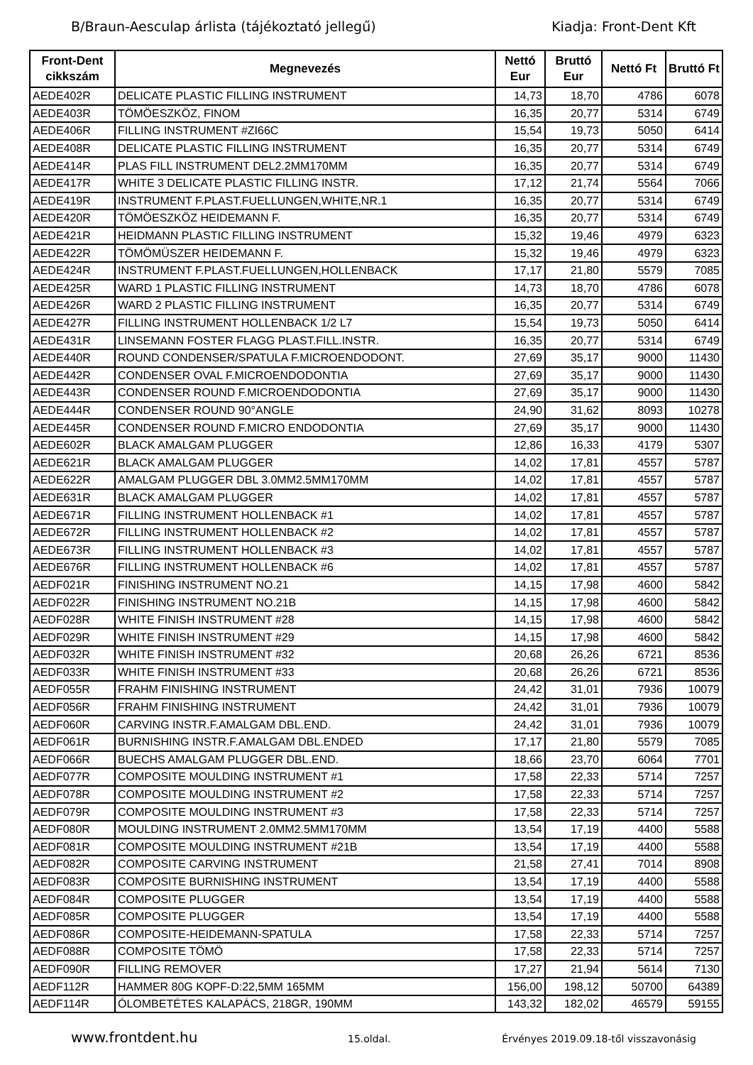B/Braun-Aesculap árlista (tájékoztató jellegű) Kiadja: Front-Dent Kft
| Front-Dent cikkszám | Megnevezés | Nettó Eur | Bruttó Eur | Nettó Ft | Bruttó Ft |
| --- | --- | --- | --- | --- | --- |
| AEDE402R | DELICATE PLASTIC FILLING INSTRUMENT | 14,73 | 18,70 | 4786 | 6078 |
| AEDE403R | TÖMÖESZKÖZ, FINOM | 16,35 | 20,77 | 5314 | 6749 |
| AEDE406R | FILLING INSTRUMENT #ZI66C | 15,54 | 19,73 | 5050 | 6414 |
| AEDE408R | DELICATE PLASTIC FILLING INSTRUMENT | 16,35 | 20,77 | 5314 | 6749 |
| AEDE414R | PLAS FILL INSTRUMENT DEL2.2MM170MM | 16,35 | 20,77 | 5314 | 6749 |
| AEDE417R | WHITE 3 DELICATE PLASTIC FILLING INSTR. | 17,12 | 21,74 | 5564 | 7066 |
| AEDE419R | INSTRUMENT F.PLAST.FUELLUNGEN,WHITE,NR.1 | 16,35 | 20,77 | 5314 | 6749 |
| AEDE420R | TÖMÖESZKÖZ HEIDEMANN F. | 16,35 | 20,77 | 5314 | 6749 |
| AEDE421R | HEIDMANN PLASTIC FILLING INSTRUMENT | 15,32 | 19,46 | 4979 | 6323 |
| AEDE422R | TÖMÖMÜSZER HEIDEMANN F. | 15,32 | 19,46 | 4979 | 6323 |
| AEDE424R | INSTRUMENT F.PLAST.FUELLUNGEN,HOLLENBACK | 17,17 | 21,80 | 5579 | 7085 |
| AEDE425R | WARD 1 PLASTIC FILLING INSTRUMENT | 14,73 | 18,70 | 4786 | 6078 |
| AEDE426R | WARD 2 PLASTIC FILLING INSTRUMENT | 16,35 | 20,77 | 5314 | 6749 |
| AEDE427R | FILLING INSTRUMENT HOLLENBACK 1/2 L7 | 15,54 | 19,73 | 5050 | 6414 |
| AEDE431R | LINSEMANN FOSTER FLAGG PLAST.FILL.INSTR. | 16,35 | 20,77 | 5314 | 6749 |
| AEDE440R | ROUND CONDENSER/SPATULA F.MICROENDODONT. | 27,69 | 35,17 | 9000 | 11430 |
| AEDE442R | CONDENSER OVAL F.MICROENDODONTIA | 27,69 | 35,17 | 9000 | 11430 |
| AEDE443R | CONDENSER ROUND F.MICROENDODONTIA | 27,69 | 35,17 | 9000 | 11430 |
| AEDE444R | CONDENSER ROUND 90°ANGLE | 24,90 | 31,62 | 8093 | 10278 |
| AEDE445R | CONDENSER ROUND F.MICRO ENDODONTIA | 27,69 | 35,17 | 9000 | 11430 |
| AEDE602R | BLACK AMALGAM PLUGGER | 12,86 | 16,33 | 4179 | 5307 |
| AEDE621R | BLACK AMALGAM PLUGGER | 14,02 | 17,81 | 4557 | 5787 |
| AEDE622R | AMALGAM PLUGGER DBL 3.0MM2.5MM170MM | 14,02 | 17,81 | 4557 | 5787 |
| AEDE631R | BLACK AMALGAM PLUGGER | 14,02 | 17,81 | 4557 | 5787 |
| AEDE671R | FILLING INSTRUMENT HOLLENBACK #1 | 14,02 | 17,81 | 4557 | 5787 |
| AEDE672R | FILLING INSTRUMENT HOLLENBACK #2 | 14,02 | 17,81 | 4557 | 5787 |
| AEDE673R | FILLING INSTRUMENT HOLLENBACK #3 | 14,02 | 17,81 | 4557 | 5787 |
| AEDE676R | FILLING INSTRUMENT HOLLENBACK #6 | 14,02 | 17,81 | 4557 | 5787 |
| AEDF021R | FINISHING INSTRUMENT NO.21 | 14,15 | 17,98 | 4600 | 5842 |
| AEDF022R | FINISHING INSTRUMENT NO.21B | 14,15 | 17,98 | 4600 | 5842 |
| AEDF028R | WHITE FINISH INSTRUMENT #28 | 14,15 | 17,98 | 4600 | 5842 |
| AEDF029R | WHITE FINISH INSTRUMENT #29 | 14,15 | 17,98 | 4600 | 5842 |
| AEDF032R | WHITE FINISH INSTRUMENT #32 | 20,68 | 26,26 | 6721 | 8536 |
| AEDF033R | WHITE FINISH INSTRUMENT #33 | 20,68 | 26,26 | 6721 | 8536 |
| AEDF055R | FRAHM FINISHING INSTRUMENT | 24,42 | 31,01 | 7936 | 10079 |
| AEDF056R | FRAHM FINISHING INSTRUMENT | 24,42 | 31,01 | 7936 | 10079 |
| AEDF060R | CARVING INSTR.F.AMALGAM DBL.END. | 24,42 | 31,01 | 7936 | 10079 |
| AEDF061R | BURNISHING INSTR.F.AMALGAM DBL.ENDED | 17,17 | 21,80 | 5579 | 7085 |
| AEDF066R | BUECHS AMALGAM PLUGGER DBL.END. | 18,66 | 23,70 | 6064 | 7701 |
| AEDF077R | COMPOSITE MOULDING INSTRUMENT #1 | 17,58 | 22,33 | 5714 | 7257 |
| AEDF078R | COMPOSITE MOULDING INSTRUMENT #2 | 17,58 | 22,33 | 5714 | 7257 |
| AEDF079R | COMPOSITE MOULDING INSTRUMENT #3 | 17,58 | 22,33 | 5714 | 7257 |
| AEDF080R | MOULDING INSTRUMENT 2.0MM2.5MM170MM | 13,54 | 17,19 | 4400 | 5588 |
| AEDF081R | COMPOSITE MOULDING INSTRUMENT #21B | 13,54 | 17,19 | 4400 | 5588 |
| AEDF082R | COMPOSITE CARVING INSTRUMENT | 21,58 | 27,41 | 7014 | 8908 |
| AEDF083R | COMPOSITE BURNISHING INSTRUMENT | 13,54 | 17,19 | 4400 | 5588 |
| AEDF084R | COMPOSITE PLUGGER | 13,54 | 17,19 | 4400 | 5588 |
| AEDF085R | COMPOSITE PLUGGER | 13,54 | 17,19 | 4400 | 5588 |
| AEDF086R | COMPOSITE-HEIDEMANN-SPATULA | 17,58 | 22,33 | 5714 | 7257 |
| AEDF088R | COMPOSITE TÖMÖ | 17,58 | 22,33 | 5714 | 7257 |
| AEDF090R | FILLING REMOVER | 17,27 | 21,94 | 5614 | 7130 |
| AEDF112R | HAMMER 80G KOPF-D:22,5MM 165MM | 156,00 | 198,12 | 50700 | 64389 |
| AEDF114R | ÓLOMBETÉTES KALAPÁCS, 218GR, 190MM | 143,32 | 182,02 | 46579 | 59155 |
www.frontdent.hu 15.oldal. Érvényes 2019.09.18-től visszavonásig